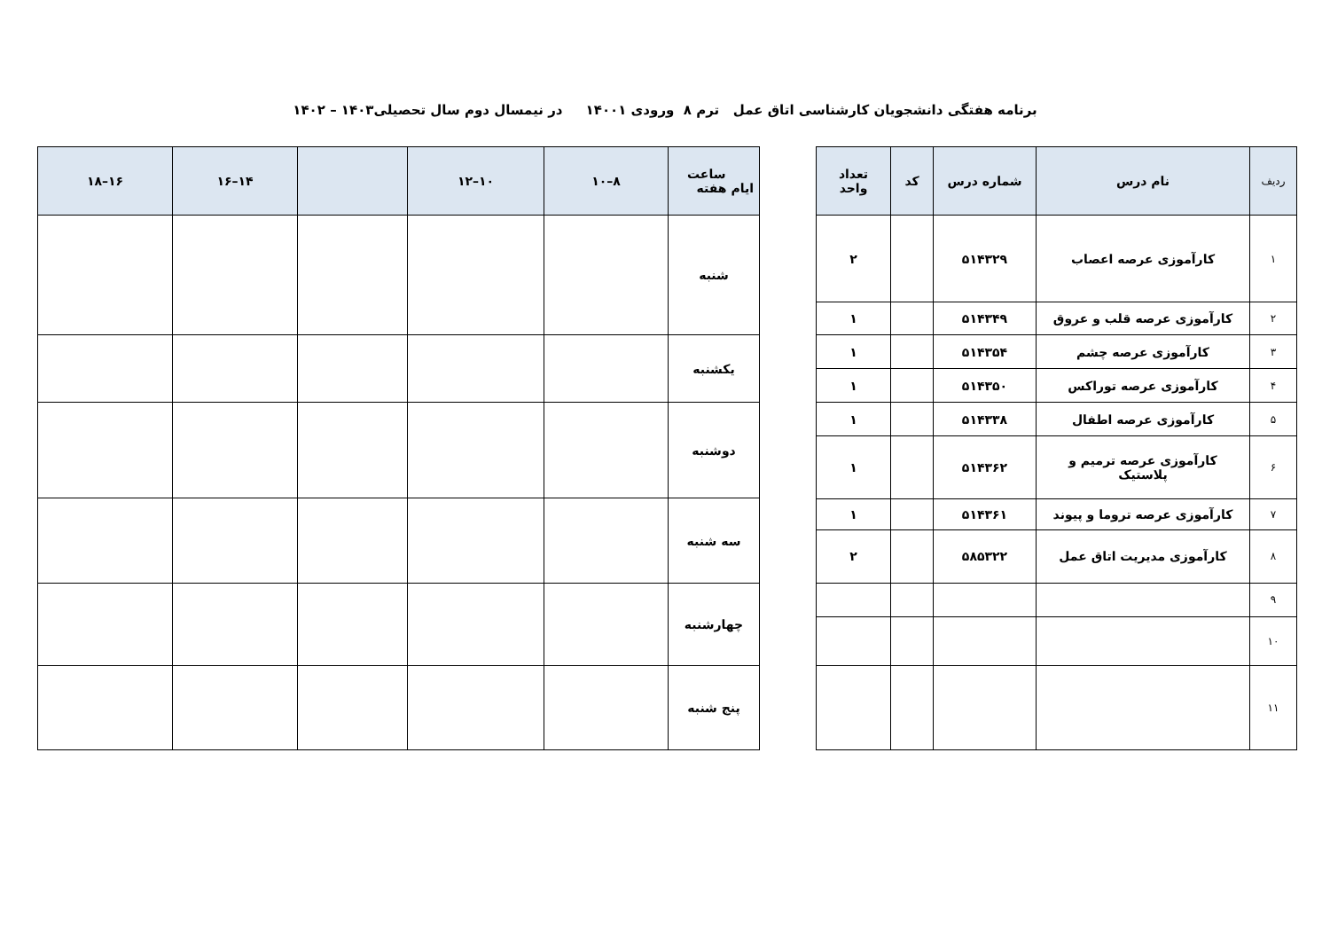برنامه هفتگی دانشجویان کارشناسی اتاق عمل ترم ۸ ورودی ۱۴۰۰۱ در نیمسال دوم سال تحصیلی۱۴۰۳ – ۱۴۰۲
| ردیف | نام درس | شماره درس | کد | تعداد واحد |
| --- | --- | --- | --- | --- |
| ۱ | کارآموزی عرصه اعصاب | ۵۱۴۳۲۹ | | ۲ |
| ۲ | کارآموزی عرصه قلب و عروق | ۵۱۴۳۴۹ | | ۱ |
| ۳ | کارآموزی عرصه چشم | ۵۱۴۳۵۴ | | ۱ |
| ۴ | کارآموزی عرصه توراکس | ۵۱۴۳۵۰ | | ۱ |
| ۵ | کارآموزی عرصه اطفال | ۵۱۴۳۳۸ | | ۱ |
| ۶ | کارآموزی عرصه ترمیم و پلاستیک | ۵۱۴۳۶۲ | | ۱ |
| ۷ | کارآموزی عرصه تروما و پیوند | ۵۱۴۳۶۱ | | ۱ |
| ۸ | کارآموزی مدیریت اتاق عمل | ۵۸۵۳۲۲ | | ۲ |
| ۹ | | | | |
| ۱۰ | | | | |
| ۱۱ | | | | |
| ساعت ایام هفته | ۸–۱۰ | ۱۰–۱۲ | | ۱۴–۱۶ | ۱۶–۱۸ |
| --- | --- | --- | --- | --- | --- |
| شنبه | | | | | |
| یکشنبه | | | | | |
| دوشنبه | | | | | |
| سه شنبه | | | | | |
| چهارشنبه | | | | | |
| پنج شنبه | | | | | |